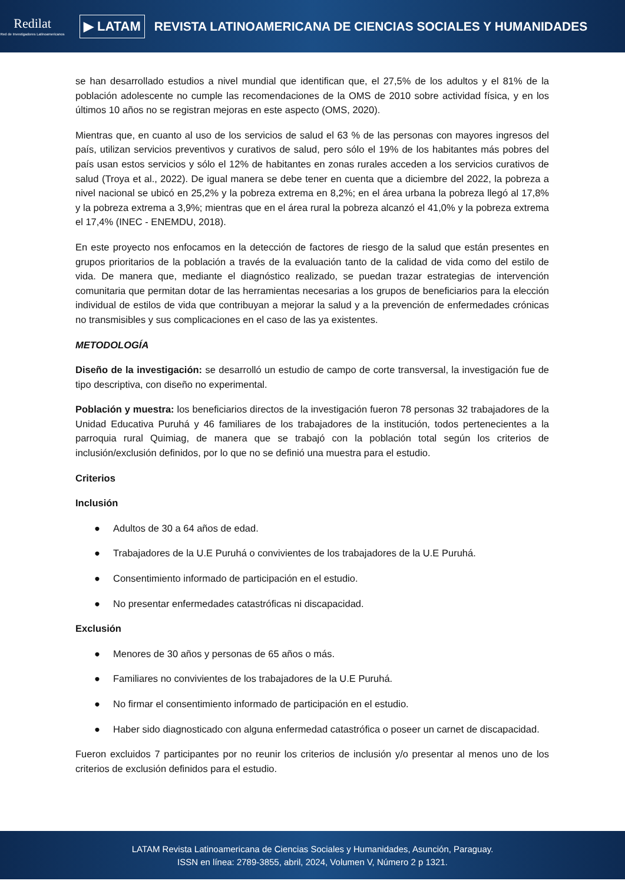Redilat
Red de Investigadores Latinoamericanos
▶ LATAM
REVISTA LATINOAMERICANA DE CIENCIAS SOCIALES Y HUMANIDADES
se han desarrollado estudios a nivel mundial que identifican que, el 27,5% de los adultos y el 81% de la población adolescente no cumple las recomendaciones de la OMS de 2010 sobre actividad física, y en los últimos 10 años no se registran mejoras en este aspecto (OMS, 2020).
Mientras que, en cuanto al uso de los servicios de salud el 63 % de las personas con mayores ingresos del país, utilizan servicios preventivos y curativos de salud, pero sólo el 19% de los habitantes más pobres del país usan estos servicios y sólo el 12% de habitantes en zonas rurales acceden a los servicios curativos de salud (Troya et al., 2022). De igual manera se debe tener en cuenta que a diciembre del 2022, la pobreza a nivel nacional se ubicó en 25,2% y la pobreza extrema en 8,2%; en el área urbana la pobreza llegó al 17,8% y la pobreza extrema a 3,9%; mientras que en el área rural la pobreza alcanzó el 41,0% y la pobreza extrema el 17,4% (INEC - ENEMDU, 2018).
En este proyecto nos enfocamos en la detección de factores de riesgo de la salud que están presentes en grupos prioritarios de la población a través de la evaluación tanto de la calidad de vida como del estilo de vida. De manera que, mediante el diagnóstico realizado, se puedan trazar estrategias de intervención comunitaria que permitan dotar de las herramientas necesarias a los grupos de beneficiarios para la elección individual de estilos de vida que contribuyan a mejorar la salud y a la prevención de enfermedades crónicas no transmisibles y sus complicaciones en el caso de las ya existentes.
METODOLOGÍA
Diseño de la investigación: se desarrolló un estudio de campo de corte transversal, la investigación fue de tipo descriptiva, con diseño no experimental.
Población y muestra: los beneficiarios directos de la investigación fueron 78 personas 32 trabajadores de la Unidad Educativa Puruhá y 46 familiares de los trabajadores de la institución, todos pertenecientes a la parroquia rural Quimiag, de manera que se trabajó con la población total según los criterios de inclusión/exclusión definidos, por lo que no se definió una muestra para el estudio.
Criterios
Inclusión
● Adultos de 30 a 64 años de edad.
● Trabajadores de la U.E Puruhá o convivientes de los trabajadores de la U.E Puruhá.
● Consentimiento informado de participación en el estudio.
● No presentar enfermedades catastróficas ni discapacidad.
Exclusión
● Menores de 30 años y personas de 65 años o más.
● Familiares no convivientes de los trabajadores de la U.E Puruhá.
● No firmar el consentimiento informado de participación en el estudio.
● Haber sido diagnosticado con alguna enfermedad catastrófica o poseer un carnet de discapacidad.
Fueron excluidos 7 participantes por no reunir los criterios de inclusión y/o presentar al menos uno de los criterios de exclusión definidos para el estudio.
LATAM Revista Latinoamericana de Ciencias Sociales y Humanidades, Asunción, Paraguay.
ISSN en línea: 2789-3855, abril, 2024, Volumen V, Número 2 p 1321.